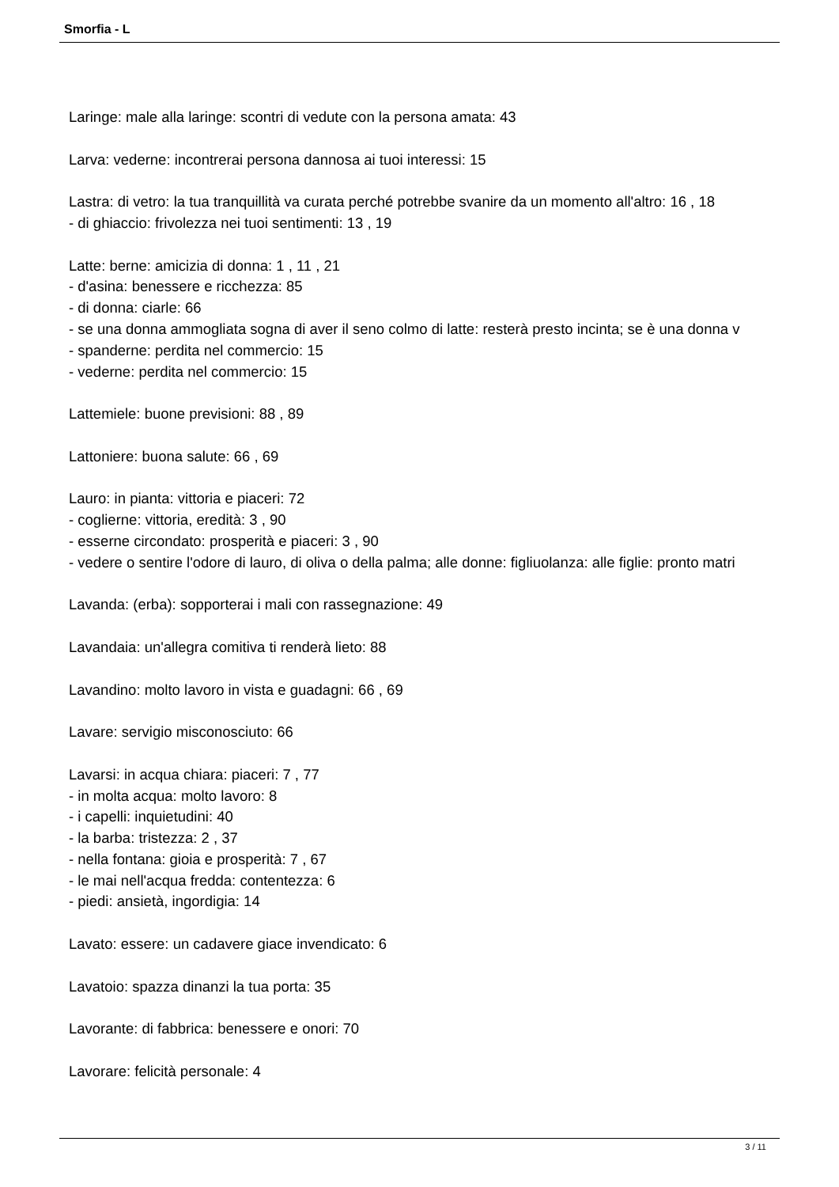Smorfia - L
Laringe: male alla laringe: scontri di vedute con la persona amata: 43
Larva: vederne: incontrerai persona dannosa ai tuoi interessi: 15
Lastra: di vetro: la tua tranquillità va curata perché potrebbe svanire da un momento all'altro: 16 , 18
- di ghiaccio: frivolezza nei tuoi sentimenti: 13 , 19
Latte: berne: amicizia di donna: 1 , 11 , 21
- d'asina: benessere e ricchezza: 85
- di donna: ciarle: 66
- se una donna ammogliata sogna di aver il seno colmo di latte: resterà presto incinta; se è una donna v
- spanderne: perdita nel commercio: 15
- vederne: perdita nel commercio: 15
Lattemiele: buone previsioni: 88 , 89
Lattoniere: buona salute: 66 , 69
Lauro: in pianta: vittoria e piaceri: 72
- coglierne: vittoria, eredità: 3 , 90
- esserne circondato: prosperità e piaceri: 3 , 90
- vedere o sentire l'odore di lauro, di oliva o della palma; alle donne: figliuolanza: alle figlie: pronto matri
Lavanda: (erba): sopporterai i mali con rassegnazione: 49
Lavandaia: un'allegra comitiva ti renderà lieto: 88
Lavandino: molto lavoro in vista e guadagni: 66 , 69
Lavare: servigio misconosciuto: 66
Lavarsi: in acqua chiara: piaceri: 7 , 77
- in molta acqua: molto lavoro: 8
- i capelli: inquietudini: 40
- la barba: tristezza: 2 , 37
- nella fontana: gioia e prosperità: 7 , 67
- le mai nell'acqua fredda: contentezza: 6
- piedi: ansietà, ingordigia: 14
Lavato: essere: un cadavere giace invendicato: 6
Lavatoio: spazza dinanzi la tua porta: 35
Lavorante: di fabbrica: benessere e onori: 70
Lavorare: felicità personale: 4
3 / 11